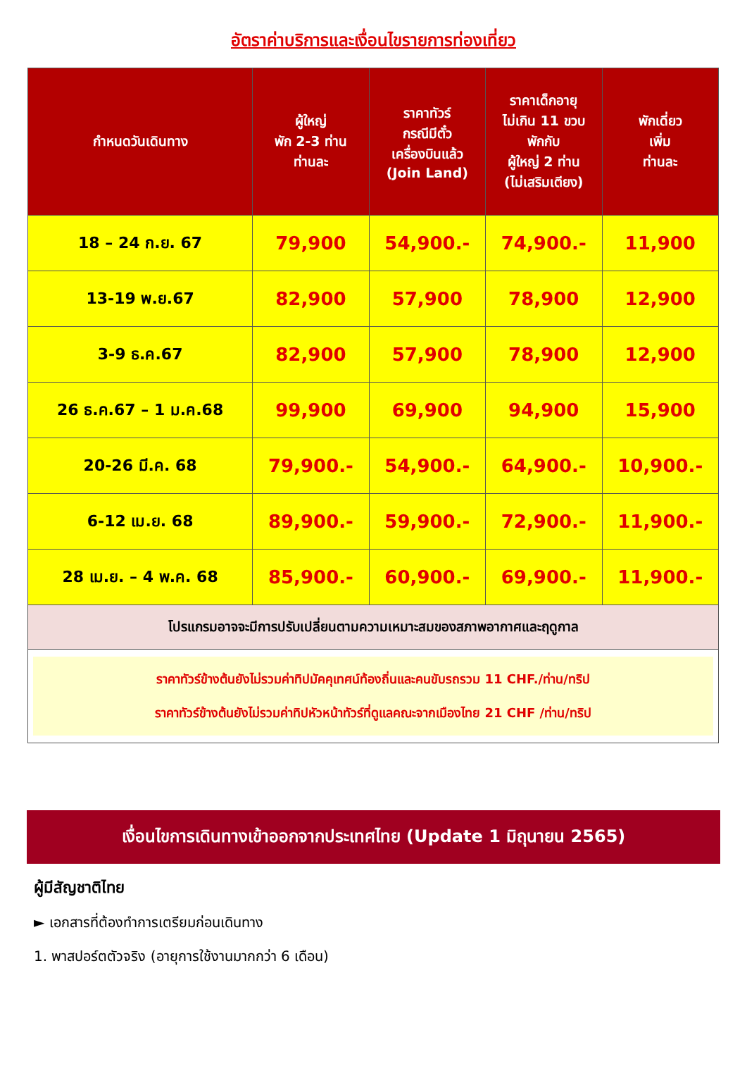อัตราค่าบริการและเงื่อนไขรายการท่องเที่ยว
| กำหนดวันเดินทาง | ผู้ใหญ่ พัก 2-3 ท่าน ท่านละ | ราคาทัวร์ กรณีมีตั๋ว เครื่องบินแล้ว (Join Land) | ราคาเด็กอายุ ไม่เกิน 11 ขวบ พักกับ ผู้ใหญ่ 2 ท่าน (ไม่เสริมเตียง) | พักเดี่ยว เพิ่ม ท่านละ |
| --- | --- | --- | --- | --- |
| 18 – 24 ก.ย. 67 | 79,900 | 54,900.- | 74,900.- | 11,900 |
| 13-19 พ.ย.67 | 82,900 | 57,900 | 78,900 | 12,900 |
| 3-9 ธ.ค.67 | 82,900 | 57,900 | 78,900 | 12,900 |
| 26 ธ.ค.67 – 1 ม.ค.68 | 99,900 | 69,900 | 94,900 | 15,900 |
| 20-26 มี.ค. 68 | 79,900.- | 54,900.- | 64,900.- | 10,900.- |
| 6-12 เม.ย. 68 | 89,900.- | 59,900.- | 72,900.- | 11,900.- |
| 28 เม.ย. – 4 พ.ค. 68 | 85,900.- | 60,900.- | 69,900.- | 11,900.- |
| โปรแกรมอาจจะมีการปรับเปลี่ยนตามความเหมาะสมของสภาพอากาศและฤดูกาล | | | | |
| ราคาทัวร์ข้างต้นยังไม่รวมค่าทิปมัคคุเทศน์ท้องถิ่นและคนขับรถรวม 11 CHF./ท่าน/ทริป ราคาทัวร์ข้างต้นยังไม่รวมค่าทิปหัวหน้าทัวร์ที่ดูแลคณะจากเมืองไทย 21 CHF /ท่าน/ทริป | | | | |
เงื่อนไขการเดินทางเข้าออกจากประเทศไทย (Update 1 มิถุนายน 2565)
ผู้มีสัญชาติไทย
► เอกสารที่ต้องทำการเตรียมก่อนเดินทาง
1. พาสปอร์ตตัวจริง (อายุการใช้งานมากกว่า 6 เดือน)